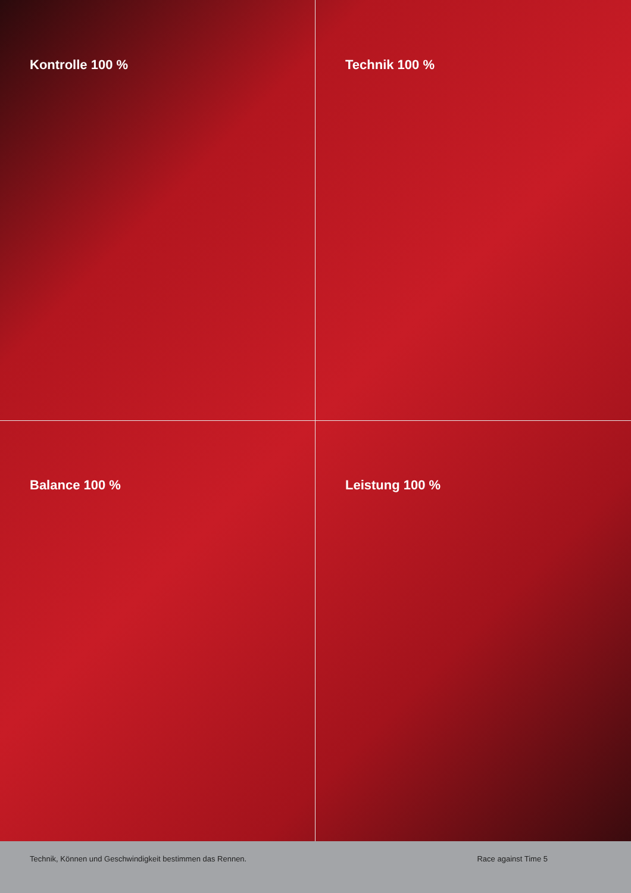Kontrolle 100 %
Technik 100 %
Balance 100 %
Leistung 100 %
Technik, Können und Geschwindigkeit bestimmen das Rennen.
Race against Time 5